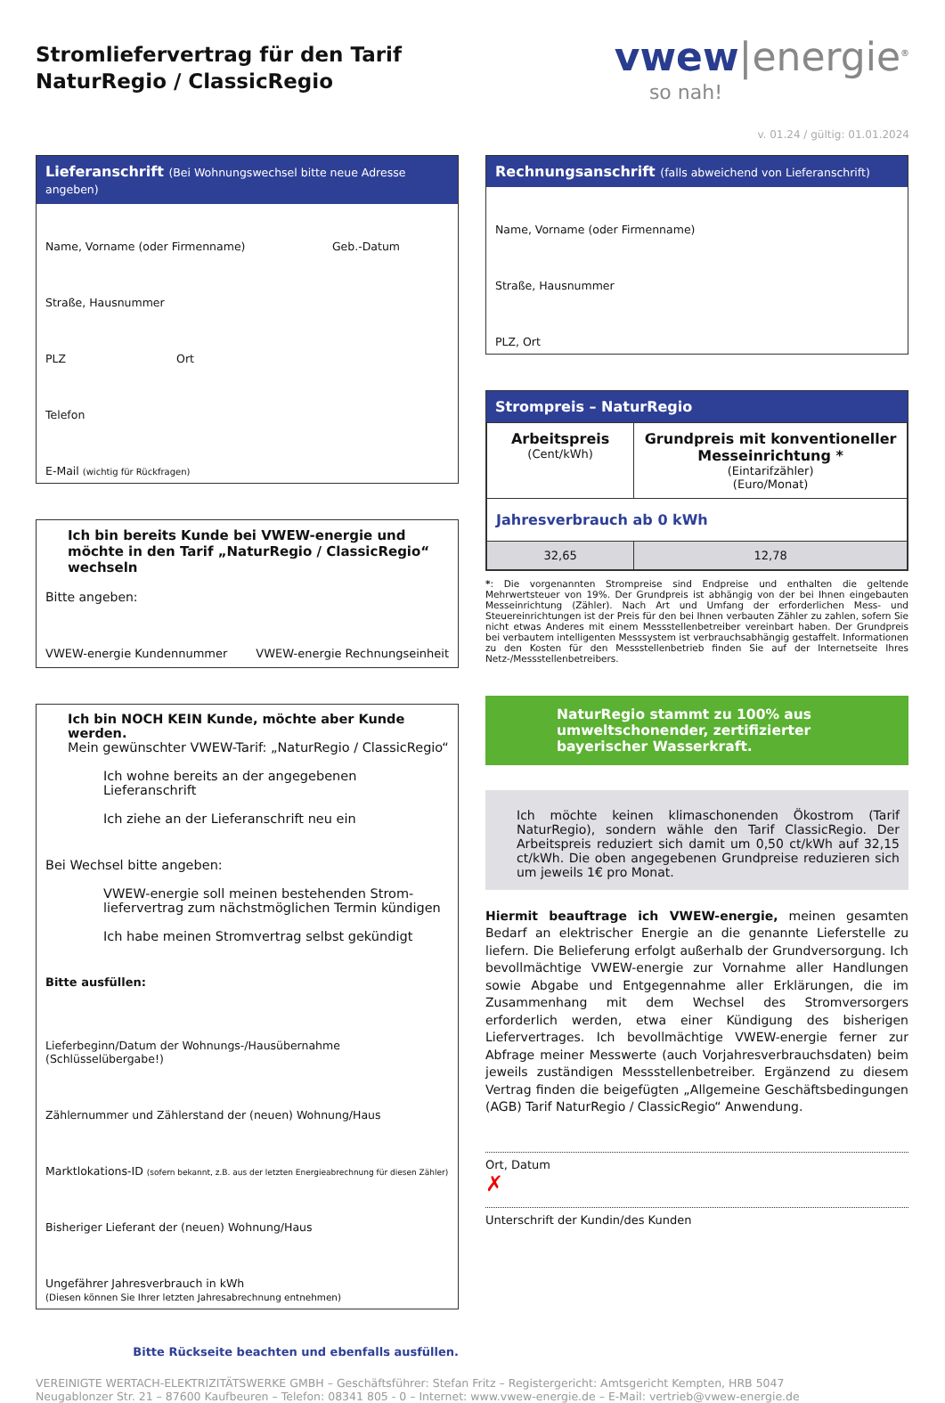Stromliefervertrag für den Tarif
NaturRegio / ClassicRegio
vwew|energie<sup>®</sup>
so nah!
v. 01.24 / gültig: 01.01.2024
Lieferanschrift (Bei Wohnungswechsel bitte neue Adresse angeben)
Name, Vorname (oder Firmenname) Geb.-Datum
Straße, Hausnummer
PLZ Ort
Telefon
E-Mail (wichtig für Rückfragen)
Ich bin bereits Kunde bei VWEW-energie und möchte in den Tarif „NaturRegio / ClassicRegio“ wechseln
Bitte angeben:
VWEW-energie Kundennummer VWEW-energie Rechnungseinheit
Ich bin NOCH KEIN Kunde, möchte aber Kunde werden.
Mein gewünschter VWEW-Tarif: „NaturRegio / ClassicRegio“
Ich wohne bereits an der angegebenen Lieferanschrift
Ich ziehe an der Lieferanschrift neu ein
Bei Wechsel bitte angeben:
VWEW-energie soll meinen bestehenden Strom-liefervertrag zum nächstmöglichen Termin kündigen
Ich habe meinen Stromvertrag selbst gekündigt
Bitte ausfüllen:
Lieferbeginn/Datum der Wohnungs-/Hausübernahme (Schlüsselübergabe!)
Zählernummer und Zählerstand der (neuen) Wohnung/Haus
Marktlokations-ID (sofern bekannt, z.B. aus der letzten Energieabrechnung für diesen Zähler)
Bisheriger Lieferant der (neuen) Wohnung/Haus
Ungefährer Jahresverbrauch in kWh
(Diesen können Sie Ihrer letzten Jahresabrechnung entnehmen)
Bitte Rückseite beachten und ebenfalls ausfüllen.
Rechnungsanschrift (falls abweichend von Lieferanschrift)
Name, Vorname (oder Firmenname)
Straße, Hausnummer
PLZ, Ort
Strompreis – NaturRegio
| Arbeitspreis (Cent/kWh) | Grundpreis mit konventioneller Messeinrichtung * (Eintarifzähler) (Euro/Monat) |
| --- | --- |
| Jahresverbrauch ab 0 kWh | |
| 32,65 | 12,78 |
*: Die vorgenannten Strompreise sind Endpreise und enthalten die geltende Mehrwertsteuer von 19%. Der Grundpreis ist abhängig von der bei Ihnen eingebauten Messeinrichtung (Zähler). Nach Art und Umfang der erforderlichen Mess- und Steuereinrichtungen ist der Preis für den bei Ihnen verbauten Zähler zu zahlen, sofern Sie nicht etwas Anderes mit einem Messstellenbetreiber vereinbart haben. Der Grundpreis bei verbautem intelligenten Messsystem ist verbrauchsabhängig gestaffelt. Informationen zu den Kosten für den Messstellenbetrieb finden Sie auf der Internetseite Ihres Netz-/Messstellenbetreibers.
NaturRegio stammt zu 100% aus umweltschonender, zertifizierter bayerischer Wasserkraft.
Ich möchte keinen klimaschonenden Ökostrom (Tarif NaturRegio), sondern wähle den Tarif ClassicRegio. Der Arbeitspreis reduziert sich damit um 0,50 ct/kWh auf 32,15 ct/kWh. Die oben angegebenen Grundpreise reduzieren sich um jeweils 1€ pro Monat.
Hiermit beauftrage ich VWEW-energie, meinen gesamten Bedarf an elektrischer Energie an die genannte Lieferstelle zu liefern. Die Belieferung erfolgt außerhalb der Grundversorgung. Ich bevollmächtige VWEW-energie zur Vornahme aller Handlungen sowie Abgabe und Entgegennahme aller Erklärungen, die im Zusammenhang mit dem Wechsel des Stromversorgers erforderlich werden, etwa einer Kündigung des bisherigen Liefervertrages. Ich bevollmächtige VWEW-energie ferner zur Abfrage meiner Messwerte (auch Vorjahresverbrauchsdaten) beim jeweils zuständigen Messstellenbetreiber. Ergänzend zu diesem Vertrag finden die beigefügten „Allgemeine Geschäftsbedingungen (AGB) Tarif NaturRegio / ClassicRegio“ Anwendung.
Ort, Datum
✗
Unterschrift der Kundin/des Kunden
VEREINIGTE WERTACH-ELEKTRIZITÄTSWERKE GMBH – Geschäftsführer: Stefan Fritz – Registergericht: Amtsgericht Kempten, HRB 5047
Neugablonzer Str. 21 – 87600 Kaufbeuren – Telefon: 08341 805 - 0 – Internet: www.vwew-energie.de – E-Mail: vertrieb@vwew-energie.de